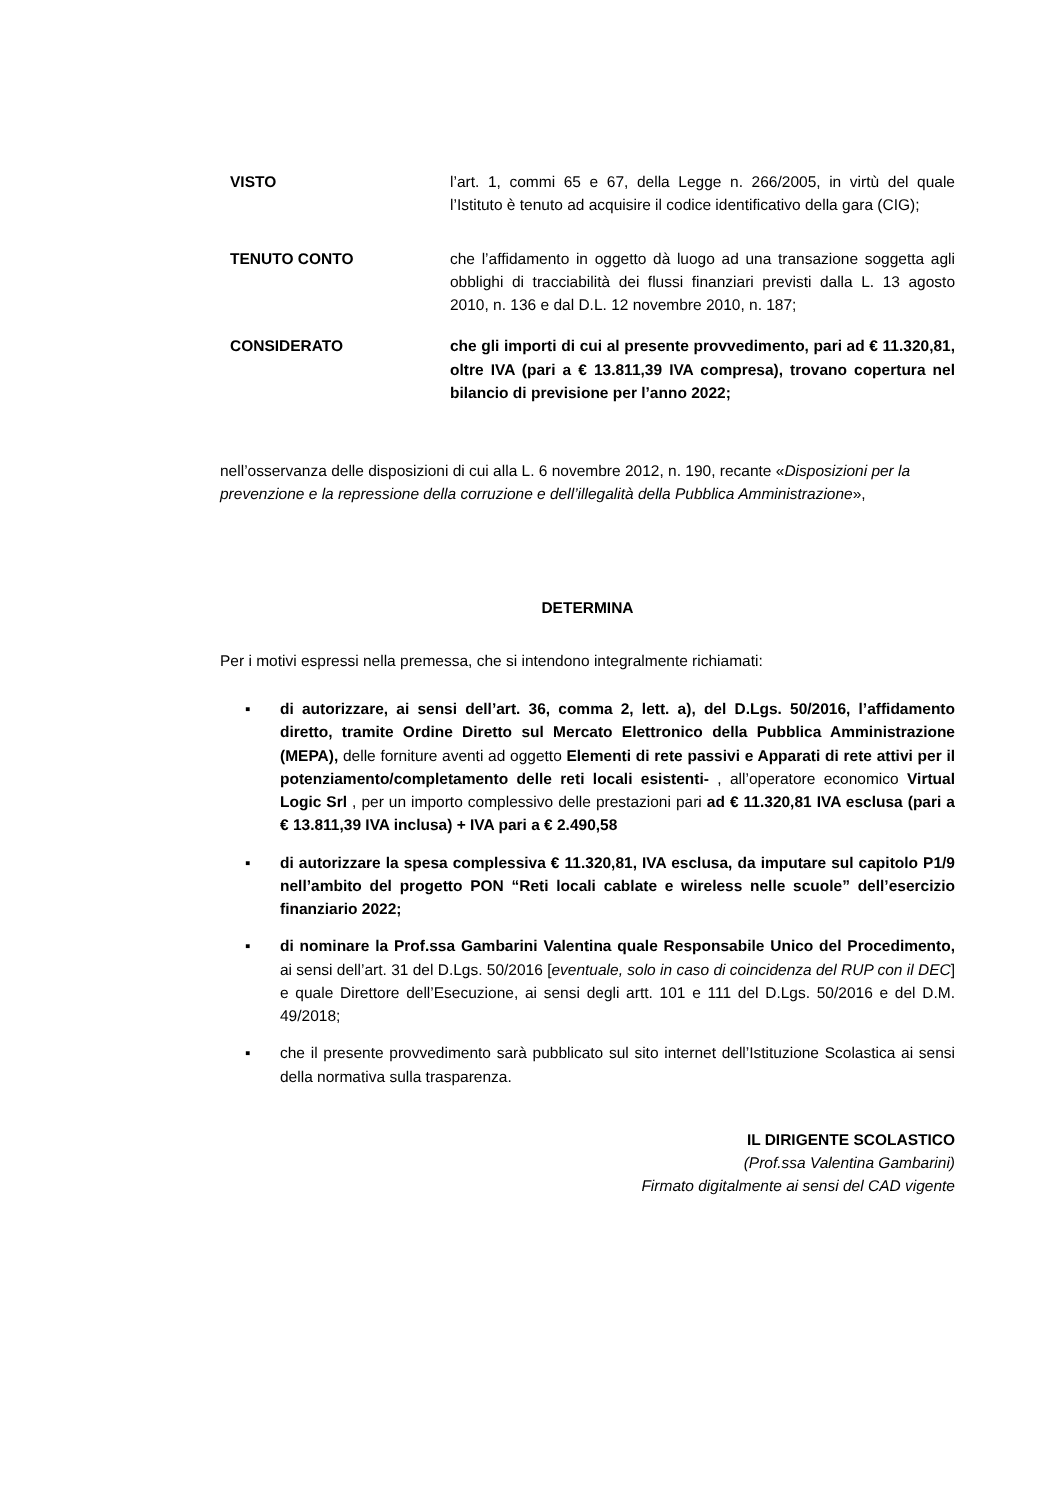VISTO l’art. 1, commi 65 e 67, della Legge n. 266/2005, in virtù del quale l’Istituto è tenuto ad acquisire il codice identificativo della gara (CIG);
TENUTO CONTO che l’affidamento in oggetto dà luogo ad una transazione soggetta agli obblighi di tracciabilità dei flussi finanziari previsti dalla L. 13 agosto 2010, n. 136 e dal D.L. 12 novembre 2010, n. 187;
CONSIDERATO che gli importi di cui al presente provvedimento, pari ad € 11.320,81, oltre IVA (pari a € 13.811,39 IVA compresa), trovano copertura nel bilancio di previsione per l’anno 2022;
nell’osservanza delle disposizioni di cui alla L. 6 novembre 2012, n. 190, recante «Disposizioni per la prevenzione e la repressione della corruzione e dell’illegalità della Pubblica Amministrazione»,
DETERMINA
Per i motivi espressi nella premessa, che si intendono integralmente richiamati:
▪ di autorizzare, ai sensi dell’art. 36, comma 2, lett. a), del D.Lgs. 50/2016, l’affidamento diretto, tramite Ordine Diretto sul Mercato Elettronico della Pubblica Amministrazione (MEPA), delle forniture aventi ad oggetto Elementi di rete passivi e Apparati di rete attivi per il potenziamento/completamento delle reti locali esistenti- , all’operatore economico Virtual Logic Srl , per un importo complessivo delle prestazioni pari ad € 11.320,81 IVA esclusa (pari a € 13.811,39 IVA inclusa) + IVA pari a € 2.490,58
▪ di autorizzare la spesa complessiva € 11.320,81, IVA esclusa, da imputare sul capitolo P1/9 nell’ambito del progetto PON “Reti locali cablate e wireless nelle scuole” dell’esercizio finanziario 2022;
▪ di nominare la Prof.ssa Gambarini Valentina quale Responsabile Unico del Procedimento, ai sensi dell’art. 31 del D.Lgs. 50/2016 [eventuale, solo in caso di coincidenza del RUP con il DEC] e quale Direttore dell’Esecuzione, ai sensi degli artt. 101 e 111 del D.Lgs. 50/2016 e del D.M. 49/2018;
▪ che il presente provvedimento sarà pubblicato sul sito internet dell’Istituzione Scolastica ai sensi della normativa sulla trasparenza.
IL DIRIGENTE SCOLASTICO
(Prof.ssa Valentina Gambarini)
Firmato digitalmente ai sensi del CAD vigente